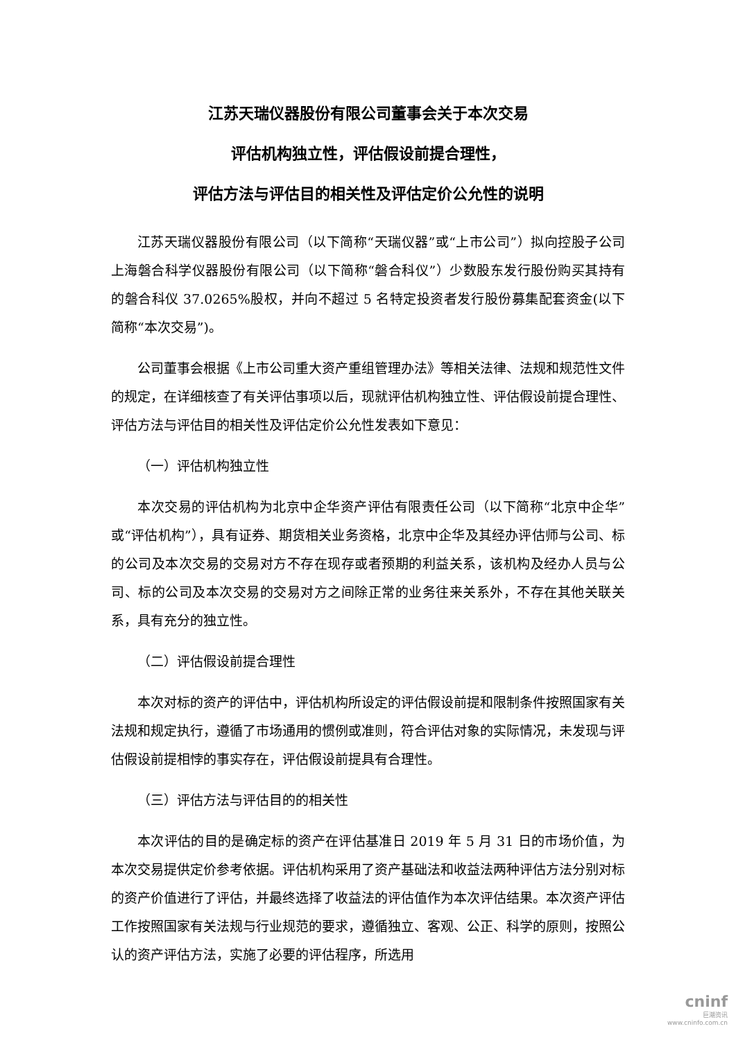江苏天瑞仪器股份有限公司董事会关于本次交易
评估机构独立性，评估假设前提合理性，
评估方法与评估目的相关性及评估定价公允性的说明
江苏天瑞仪器股份有限公司（以下简称“天瑞仪器”或“上市公司”）拟向控股子公司上海磐合科学仪器股份有限公司（以下简称“磐合科仪”）少数股东发行股份购买其持有的磐合科仪 37.0265%股权，并向不超过 5 名特定投资者发行股份募集配套资金(以下简称“本次交易”)。
公司董事会根据《上市公司重大资产重组管理办法》等相关法律、法规和规范性文件的规定，在详细核查了有关评估事项以后，现就评估机构独立性、评估假设前提合理性、评估方法与评估目的相关性及评估定价公允性发表如下意见：
（一）评估机构独立性
本次交易的评估机构为北京中企华资产评估有限责任公司（以下简称“北京中企华”或“评估机构”），具有证券、期货相关业务资格，北京中企华及其经办评估师与公司、标的公司及本次交易的交易对方不存在现存或者预期的利益关系，该机构及经办人员与公司、标的公司及本次交易的交易对方之间除正常的业务往来关系外，不存在其他关联关系，具有充分的独立性。
（二）评估假设前提合理性
本次对标的资产的评估中，评估机构所设定的评估假设前提和限制条件按照国家有关法规和规定执行，遵循了市场通用的惯例或准则，符合评估对象的实际情况，未发现与评估假设前提相悖的事实存在，评估假设前提具有合理性。
（三）评估方法与评估目的的相关性
本次评估的目的是确定标的资产在评估基准日 2019 年 5 月 31 日的市场价值，为本次交易提供定价参考依据。评估机构采用了资产基础法和收益法两种评估方法分别对标的资产价值进行了评估，并最终选择了收益法的评估值作为本次评估结果。本次资产评估工作按照国家有关法规与行业规范的要求，遵循独立、客观、公正、科学的原则，按照公认的资产评估方法，实施了必要的评估程序，所选用
cninf
巨潮资讯
www.cninfo.com.cn